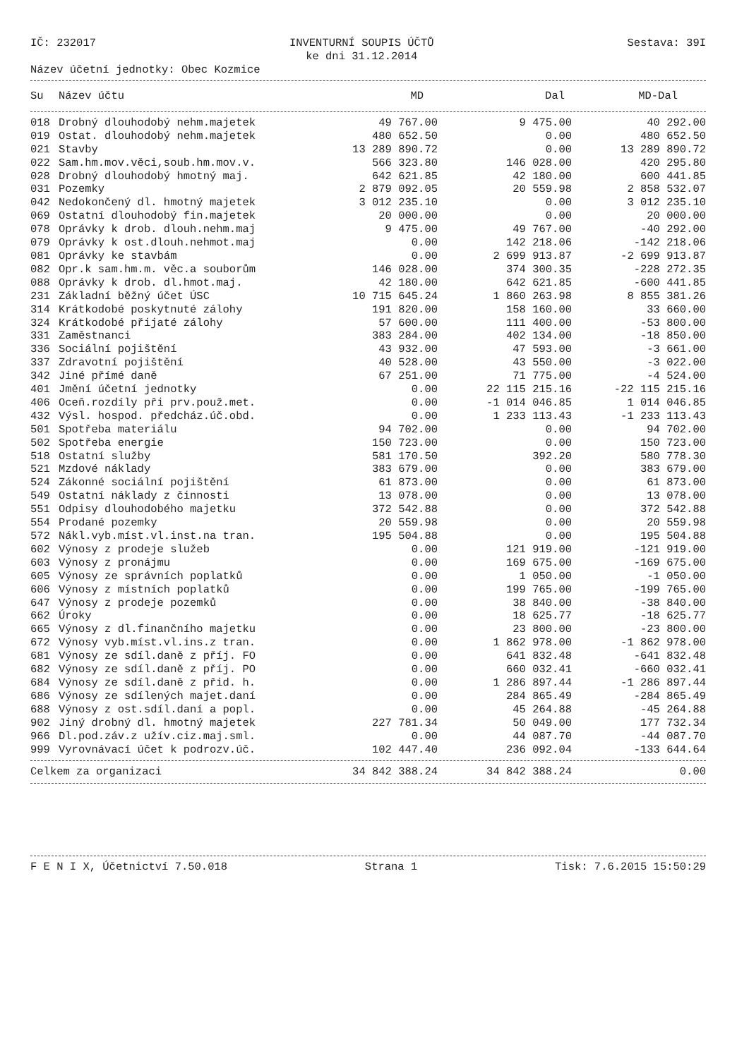IČ: 232017 INVENTURNÍ SOUPIS ÚČTŮ
ke dni 31.12.2014 Sestava: 39I
Název účetní jednotky: Obec Kozmice
| Su | Název účtu | MD | Dal | MD-Dal |
| --- | --- | --- | --- | --- |
| 018 | Drobný dlouhodobý nehm.majetek | 49 767.00 | 9 475.00 | 40 292.00 |
| 019 | Ostat. dlouhodobý nehm.majetek | 480 652.50 | 0.00 | 480 652.50 |
| 021 | Stavby | 13 289 890.72 | 0.00 | 13 289 890.72 |
| 022 | Sam.hm.mov.věci,soub.hm.mov.v. | 566 323.80 | 146 028.00 | 420 295.80 |
| 028 | Drobný dlouhodobý hmotný maj. | 642 621.85 | 42 180.00 | 600 441.85 |
| 031 | Pozemky | 2 879 092.05 | 20 559.98 | 2 858 532.07 |
| 042 | Nedokončený dl. hmotný majetek | 3 012 235.10 | 0.00 | 3 012 235.10 |
| 069 | Ostatní dlouhodobý fin.majetek | 20 000.00 | 0.00 | 20 000.00 |
| 078 | Oprávky k drob. dlouh.nehm.maj | 9 475.00 | 49 767.00 | -40 292.00 |
| 079 | Oprávky k ost.dlouh.nehmot.maj | 0.00 | 142 218.06 | -142 218.06 |
| 081 | Oprávky ke stavbám | 0.00 | 2 699 913.87 | -2 699 913.87 |
| 082 | Opr.k sam.hm.m. věc.a souborům | 146 028.00 | 374 300.35 | -228 272.35 |
| 088 | Oprávky k drob. dl.hmot.maj. | 42 180.00 | 642 621.85 | -600 441.85 |
| 231 | Základní běžný účet ÚSC | 10 715 645.24 | 1 860 263.98 | 8 855 381.26 |
| 314 | Krátkodobé poskytnuté zálohy | 191 820.00 | 158 160.00 | 33 660.00 |
| 324 | Krátkodobé přijaté zálohy | 57 600.00 | 111 400.00 | -53 800.00 |
| 331 | Zaměstnanci | 383 284.00 | 402 134.00 | -18 850.00 |
| 336 | Sociální pojištění | 43 932.00 | 47 593.00 | -3 661.00 |
| 337 | Zdravotní pojištění | 40 528.00 | 43 550.00 | -3 022.00 |
| 342 | Jiné přímé daně | 67 251.00 | 71 775.00 | -4 524.00 |
| 401 | Jmění účetní jednotky | 0.00 | 22 115 215.16 | -22 115 215.16 |
| 406 | Oceň.rozdíly při prv.použ.met. | 0.00 | -1 014 046.85 | 1 014 046.85 |
| 432 | Výsl. hospod. předcház.úč.obd. | 0.00 | 1 233 113.43 | -1 233 113.43 |
| 501 | Spotřeba materiálu | 94 702.00 | 0.00 | 94 702.00 |
| 502 | Spotřeba energie | 150 723.00 | 0.00 | 150 723.00 |
| 518 | Ostatní služby | 581 170.50 | 392.20 | 580 778.30 |
| 521 | Mzdové náklady | 383 679.00 | 0.00 | 383 679.00 |
| 524 | Zákonné sociální pojištění | 61 873.00 | 0.00 | 61 873.00 |
| 549 | Ostatní náklady z činnosti | 13 078.00 | 0.00 | 13 078.00 |
| 551 | Odpisy dlouhodobého majetku | 372 542.88 | 0.00 | 372 542.88 |
| 554 | Prodané pozemky | 20 559.98 | 0.00 | 20 559.98 |
| 572 | Nákl.vyb.míst.vl.inst.na tran. | 195 504.88 | 0.00 | 195 504.88 |
| 602 | Výnosy z prodeje služeb | 0.00 | 121 919.00 | -121 919.00 |
| 603 | Výnosy z pronájmu | 0.00 | 169 675.00 | -169 675.00 |
| 605 | Výnosy ze správních poplatků | 0.00 | 1 050.00 | -1 050.00 |
| 606 | Výnosy z místních poplatků | 0.00 | 199 765.00 | -199 765.00 |
| 647 | Výnosy z prodeje pozemků | 0.00 | 38 840.00 | -38 840.00 |
| 662 | Úroky | 0.00 | 18 625.77 | -18 625.77 |
| 665 | Výnosy z dl.finančního majetku | 0.00 | 23 800.00 | -23 800.00 |
| 672 | Výnosy vyb.míst.vl.ins.z tran. | 0.00 | 1 862 978.00 | -1 862 978.00 |
| 681 | Výnosy ze sdíl.daně z příj. FO | 0.00 | 641 832.48 | -641 832.48 |
| 682 | Výnosy ze sdíl.daně z příj. PO | 0.00 | 660 032.41 | -660 032.41 |
| 684 | Výnosy ze sdíl.daně z přid. h. | 0.00 | 1 286 897.44 | -1 286 897.44 |
| 686 | Výnosy ze sdílených majet.daní | 0.00 | 284 865.49 | -284 865.49 |
| 688 | Výnosy z ost.sdíl.daní a popl. | 0.00 | 45 264.88 | -45 264.88 |
| 902 | Jiný drobný dl. hmotný majetek | 227 781.34 | 50 049.00 | 177 732.34 |
| 966 | Dl.pod.záv.z užív.ciz.maj.sml. | 0.00 | 44 087.70 | -44 087.70 |
| 999 | Vyrovnávací účet k podrozv.úč. | 102 447.40 | 236 092.04 | -133 644.64 |
| Celkem za organizaci | 34 842 388.24 | 34 842 388.24 | 0.00 |
F E N I X, Účetnictví 7.50.018 Strana 1 Tisk: 7.6.2015 15:50:29